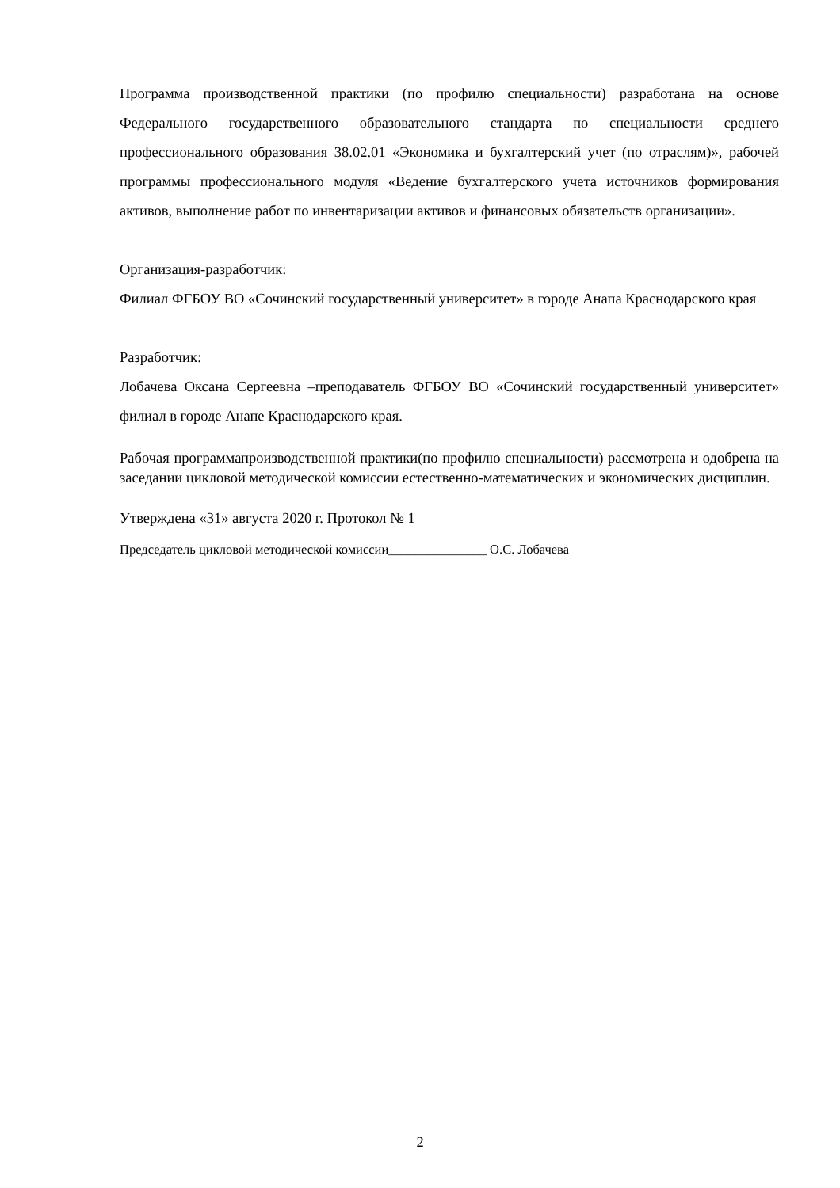Программа производственной практики (по профилю специальности) разработана на основе Федерального государственного образовательного стандарта по специальности среднего профессионального образования 38.02.01 «Экономика и бухгалтерский учет (по отраслям)», рабочей программы профессионального модуля «Ведение бухгалтерского учета источников формирования активов, выполнение работ по инвентаризации активов и финансовых обязательств организации».
Организация-разработчик:
Филиал ФГБОУ ВО «Сочинский государственный университет» в городе Анапа Краснодарского края
Разработчик:
Лобачева Оксана Сергеевна –преподаватель ФГБОУ ВО «Сочинский государственный университет» филиал в городе Анапе Краснодарского края.
Рабочая программапроизводственной практики(по профилю специальности) рассмотрена и одобрена на заседании цикловой методической комиссии естественно-математических и экономических дисциплин.
Утверждена «31» августа 2020 г. Протокол № 1
Председатель цикловой методической комиссии_______________ О.С. Лобачева
2